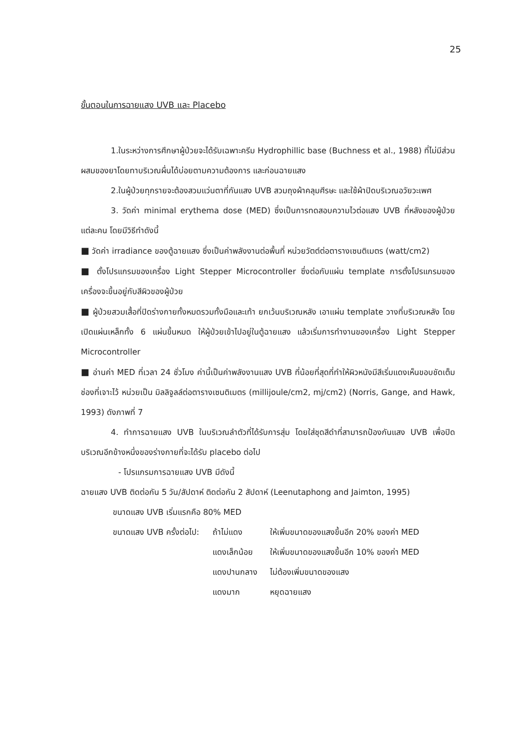25
ขั้นตอนในการฉายแสง UVB และ Placebo
1.ในระหว่างการศึกษาผู้ป่วยจะได้รับเฉพาะครีม Hydrophillic base (Buchness et al., 1988) ที่ไม่มีส่วนผสมของยาโดยทาบริเวณผื่นได้บ่อยตามความต้องการ และก่อนฉายแสง
2.ในผู้ป่วยทุกรายจะต้องสวมแว่นตาที่กันแสง UVB สวมถุงผ้าคลุมศีรษะ และใช้ผ้าปิดบริเวณอวัยวะเพศ
3. วัดค่า minimal erythema dose (MED) ซึ่งเป็นการทดสอบความไวต่อแสง UVB ที่หลังของผู้ป่วยแต่ละคน โดยมีวิธีทำดังนี้
■ วัดค่า irradiance ของตู้ฉายแสง ซึ่งเป็นค่าพลังงานต่อพื้นที่ หน่วยวัตต์ต่อตารางเซนติเมตร (watt/cm2)
■ ตั้งโปรแกรมของเครื่อง Light Stepper Microcontroller ซึ่งต่อกับแผ่น template การตั้งโปรแกรมของเครื่องจะขึ้นอยู่กับสีผิวของผู้ป่วย
■ ผู้ป่วยสวมเสื้อที่ปิดร่างกายทั้งหมดรวมทั้งมือและเท้า ยกเว้นบริเวณหลัง เอาแผ่น template วางที่บริเวณหลัง โดยเปิดแผ่นเหล็กทั้ง 6 แผ่นขึ้นหมด ให้ผู้ป่วยเข้าไปอยู่ในตู้ฉายแสง แล้วเริ่มการทำงานของเครื่อง Light Stepper Microcontroller
■ อ่านค่า MED ที่เวลา 24 ชั่วโมง ค่านี้เป็นค่าพลังงานแสง UVB ที่น้อยที่สุดที่ทำให้ผิวหนังมีสีเริ่มแดงเห็นขอบชัดเต็มช่องที่เจาะไว้ หน่วยเป็น มิลลิจูลล์ต่อตารางเซนติเมตร (millijoule/cm2, mj/cm2) (Norris, Gange, and Hawk, 1993) ดังภาพที่ 7
4. ทำการฉายแสง UVB ในบริเวณลำตัวที่ได้รับการสุ่ม โดยใส่ชุดสีดำที่สามารถป้องกันแสง UVB เพื่อปิดบริเวณอีกข้างหนึ่งของร่างกายที่จะได้รับ placebo ต่อไป
- โปรแกรมการฉายแสง UVB มีดังนี้
ฉายแสง UVB ติดต่อกัน 5 วัน/สัปดาห์ ติดต่อกัน 2 สัปดาห์ (Leenutaphong and Jaimton, 1995)
ขนาดแสง UVB เริ่มแรกคือ 80% MED
ขนาดแสง UVB ครั้งต่อไป: ถ้าไม่แดง ให้เพิ่มขนาดของแสงขึ้นอีก 20% ของค่า MED
แดงเล็กน้อย ให้เพิ่มขนาดของแสงขึ้นอีก 10% ของค่า MED
แดงปานกลาง ไม่ต้องเพิ่มขนาดของแสง
แดงมาก หยุดฉายแสง